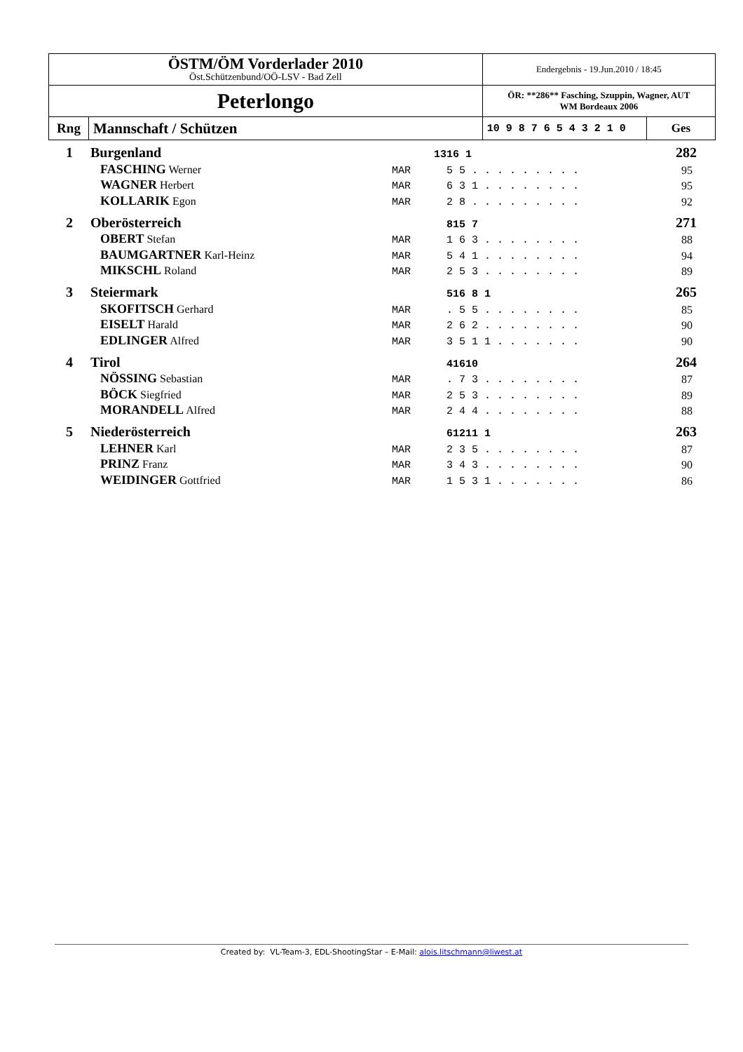| ÖSTM/ÖM Vorderlader 2010 Öst.Schützenbund/OÖ-LSV - Bad Zell | | Endergebnis - 19.Jun.2010 / 18:45 | |
| Peterlongo | | ÖR: **286** Fasching, Szuppin, Wagner, AUT WM Bordeaux 2006 | |
| Rng | Mannschaft / Schützen | 10 9 8 7 6 5 4 3 2 1 0 | Ges |
| 1 | Burgenland | | 1316 1 | 282 |
| | FASCHING Werner | MAR | 5 5 . . . . . . . . . | 95 |
| | WAGNER Herbert | MAR | 6 3 1 . . . . . . . . | 95 |
| | KOLLARIK Egon | MAR | 2 8 . . . . . . . . . | 92 |
| 2 | Oberösterreich | | 815 7 | 271 |
| | OBERT Stefan | MAR | 1 6 3 . . . . . . . . | 88 |
| | BAUMGARTNER Karl-Heinz | MAR | 5 4 1 . . . . . . . . | 94 |
| | MIKSCHL Roland | MAR | 2 5 3 . . . . . . . . | 89 |
| 3 | Steiermark | | 516 8 1 | 265 |
| | SKOFITSCH Gerhard | MAR | . 5 5 . . . . . . . . | 85 |
| | EISELT Harald | MAR | 2 6 2 . . . . . . . . | 90 |
| | EDLINGER Alfred | MAR | 3 5 1 1 . . . . . . . | 90 |
| 4 | Tirol | | 41610 | 264 |
| | NÖSSING Sebastian | MAR | . 7 3 . . . . . . . . | 87 |
| | BÖCK Siegfried | MAR | 2 5 3 . . . . . . . . | 89 |
| | MORANDELL Alfred | MAR | 2 4 4 . . . . . . . . | 88 |
| 5 | Niederösterreich | | 61211 1 | 263 |
| | LEHNER Karl | MAR | 2 3 5 . . . . . . . . | 87 |
| | PRINZ Franz | MAR | 3 4 3 . . . . . . . . | 90 |
| | WEIDINGER Gottfried | MAR | 1 5 3 1 . . . . . . . | 86 |
Created by: VL-Team-3, EDL-ShootingStar – E-Mail: alois.litschmann@liwest.at